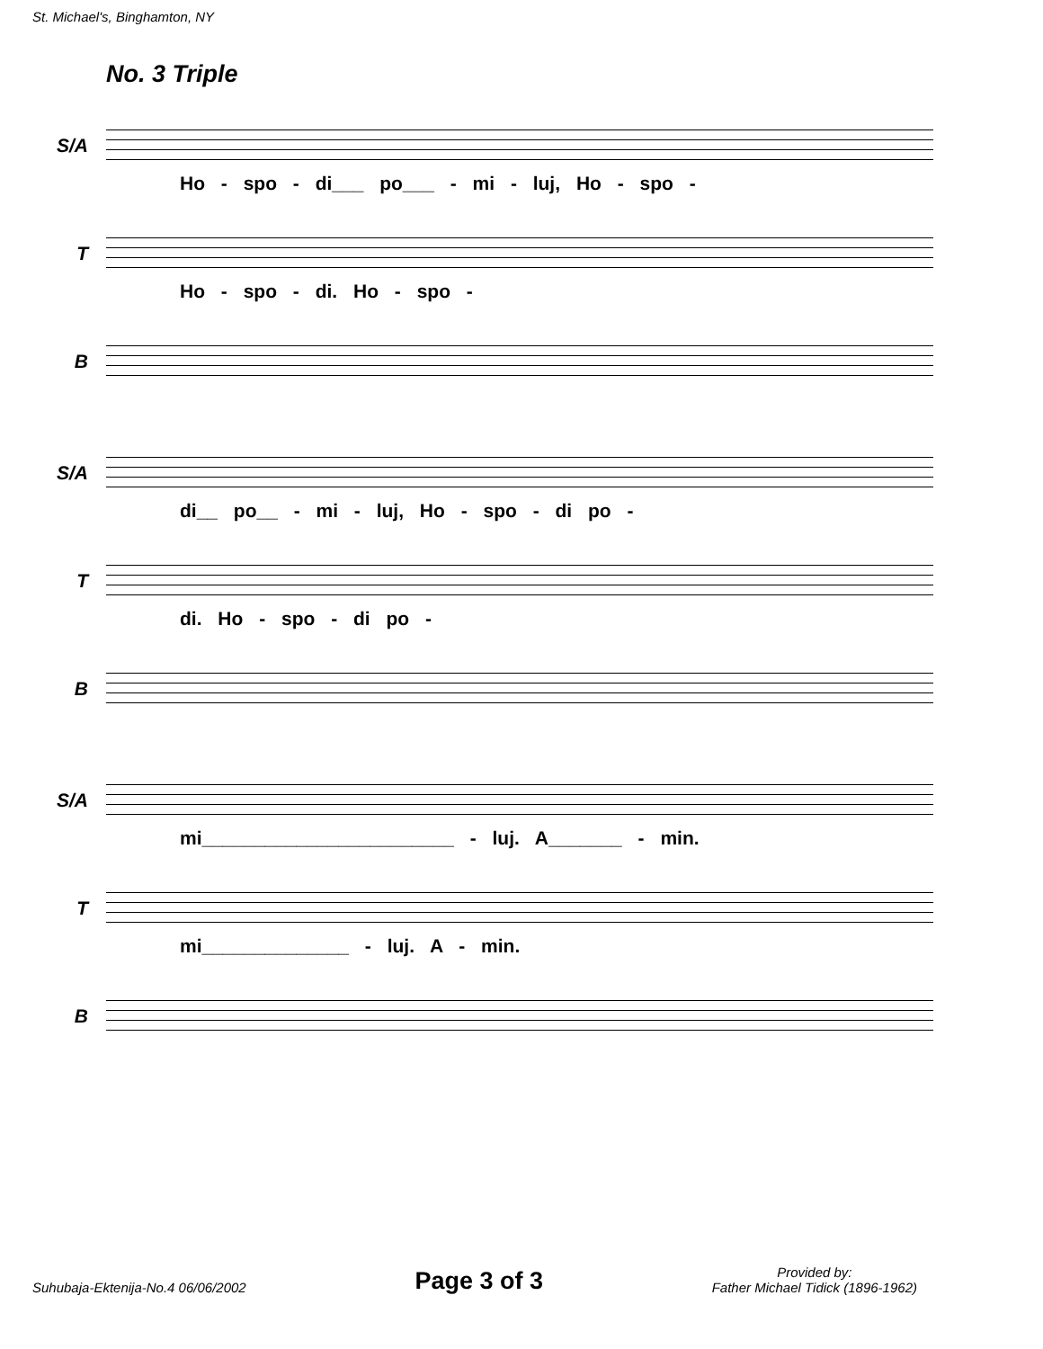St. Michael's, Binghamton, NY
No. 3 Triple
S/A
Ho - spo - di___ po___ - mi - luj, Ho - spo -
T
Ho - spo - di. Ho - spo -
B
S/A
di__ po__ - mi - luj, Ho - spo - di po -
T
di. Ho - spo - di po -
B
S/A
mi________________________ - luj. A_______ - min.
T
mi______________ - luj. A - min.
B
Suhubaja-Ektenija-No.4 06/06/2002
Page 3 of 3
Provided by:
Father Michael Tidick (1896-1962)